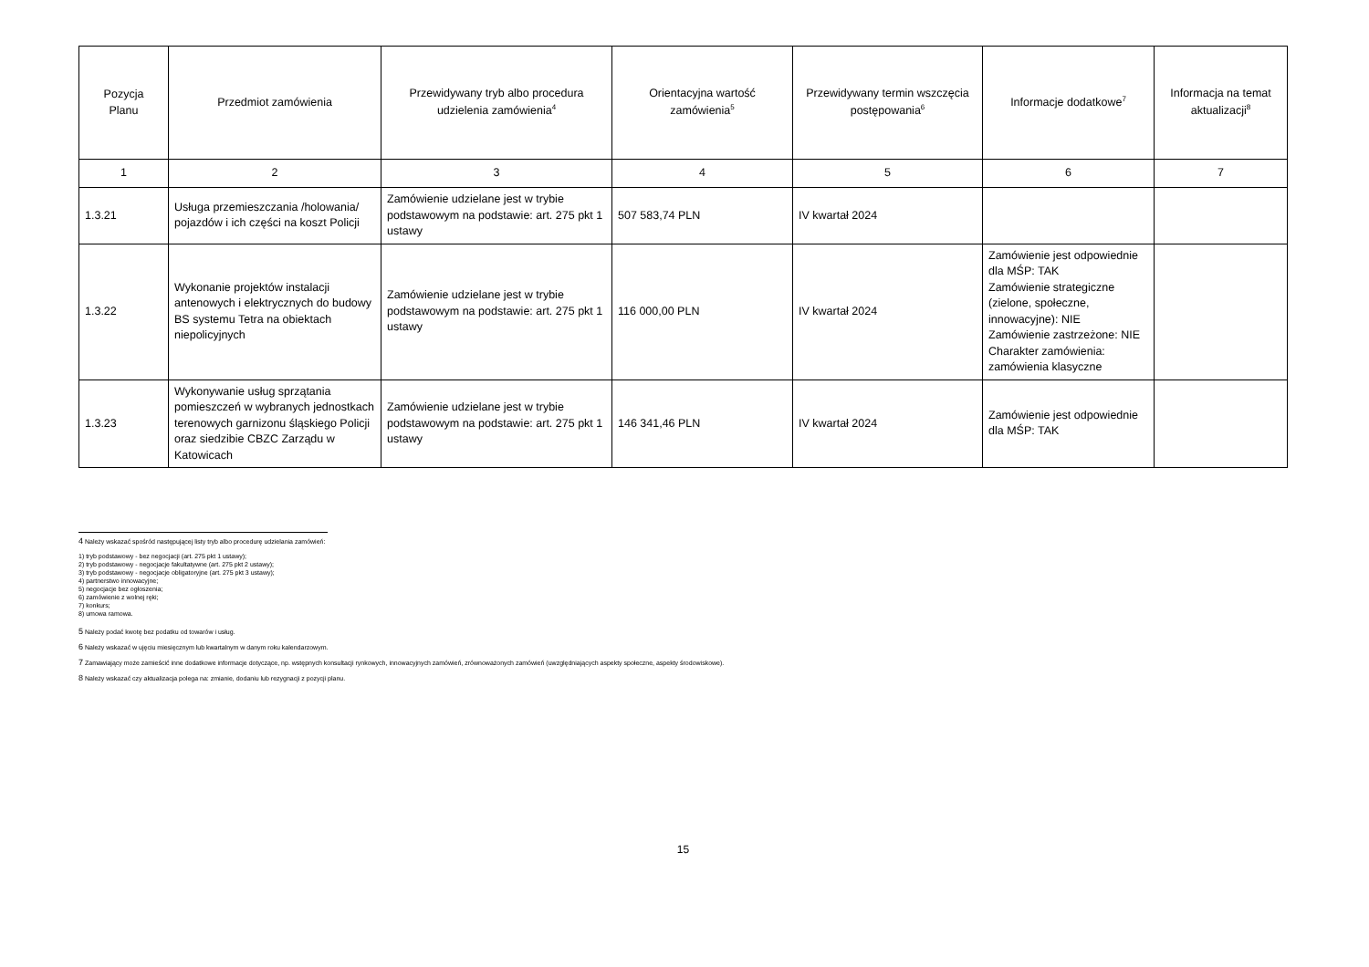| Pozycja Planu | Przedmiot zamówienia | Przewidywany tryb albo procedura udzielenia zamówienia<sup>4</sup> | Orientacyjna wartość zamówienia<sup>5</sup> | Przewidywany termin wszczęcia postępowania<sup>6</sup> | Informacje dodatkowe<sup>7</sup> | Informacja na temat aktualizacji<sup>8</sup> |
| --- | --- | --- | --- | --- | --- | --- |
| 1 | 2 | 3 | 4 | 5 | 6 | 7 |
| 1.3.21 | Usługa przemieszczania /holowania/ pojazdów i ich części na koszt Policji | Zamówienie udzielane jest w trybie podstawowym na podstawie: art. 275 pkt 1 ustawy | 507 583,74 PLN | IV kwartał 2024 | | |
| 1.3.22 | Wykonanie projektów instalacji antenowych i elektrycznych do budowy BS systemu Tetra na obiektach niepolicyjnych | Zamówienie udzielane jest w trybie podstawowym na podstawie: art. 275 pkt 1 ustawy | 116 000,00 PLN | IV kwartał 2024 | Zamówienie jest odpowiednie dla MŚP: TAK Zamówienie strategiczne (zielone, społeczne, innowacyjne): NIE Zamówienie zastrzeżone: NIE Charakter zamówienia: zamówienia klasyczne | |
| 1.3.23 | Wykonywanie usług sprzątania pomieszczeń w wybranych jednostkach terenowych garnizonu śląskiego Policji oraz siedzibie CBZC Zarządu w Katowicach | Zamówienie udzielane jest w trybie podstawowym na podstawie: art. 275 pkt 1 ustawy | 146 341,46 PLN | IV kwartał 2024 | Zamówienie jest odpowiednie dla MŚP: TAK | |
<sup>4</sup> Należy wskazać spośród następującej listy tryb albo procedurę udzielania zamówień:
1) tryb podstawowy - bez negocjacji (art. 275 pkt 1 ustawy);
2) tryb podstawowy - negocjacje fakultatywne (art. 275 pkt 2 ustawy);
3) tryb podstawowy - negocjacje obligatoryjne (art. 275 pkt 3 ustawy);
4) partnerstwo innowacyjne;
5) negocjacje bez ogłoszenia;
6) zamówienie z wolnej ręki;
7) konkurs;
8) umowa ramowa.
<sup>5</sup> Należy podać kwotę bez podatku od towarów i usług.
<sup>6</sup> Należy wskazać w ujęciu miesięcznym lub kwartalnym w danym roku kalendarzowym.
<sup>7</sup> Zamawiający może zamieścić inne dodatkowe informacje dotyczące, np. wstępnych konsultacji rynkowych, innowacyjnych zamówień, zrównoważonych zamówień (uwzględniających aspekty społeczne, aspekty środowiskowe).
<sup>8</sup> Należy wskazać czy aktualizacja polega na: zmianie, dodaniu lub rezygnacji z pozycji planu.
15